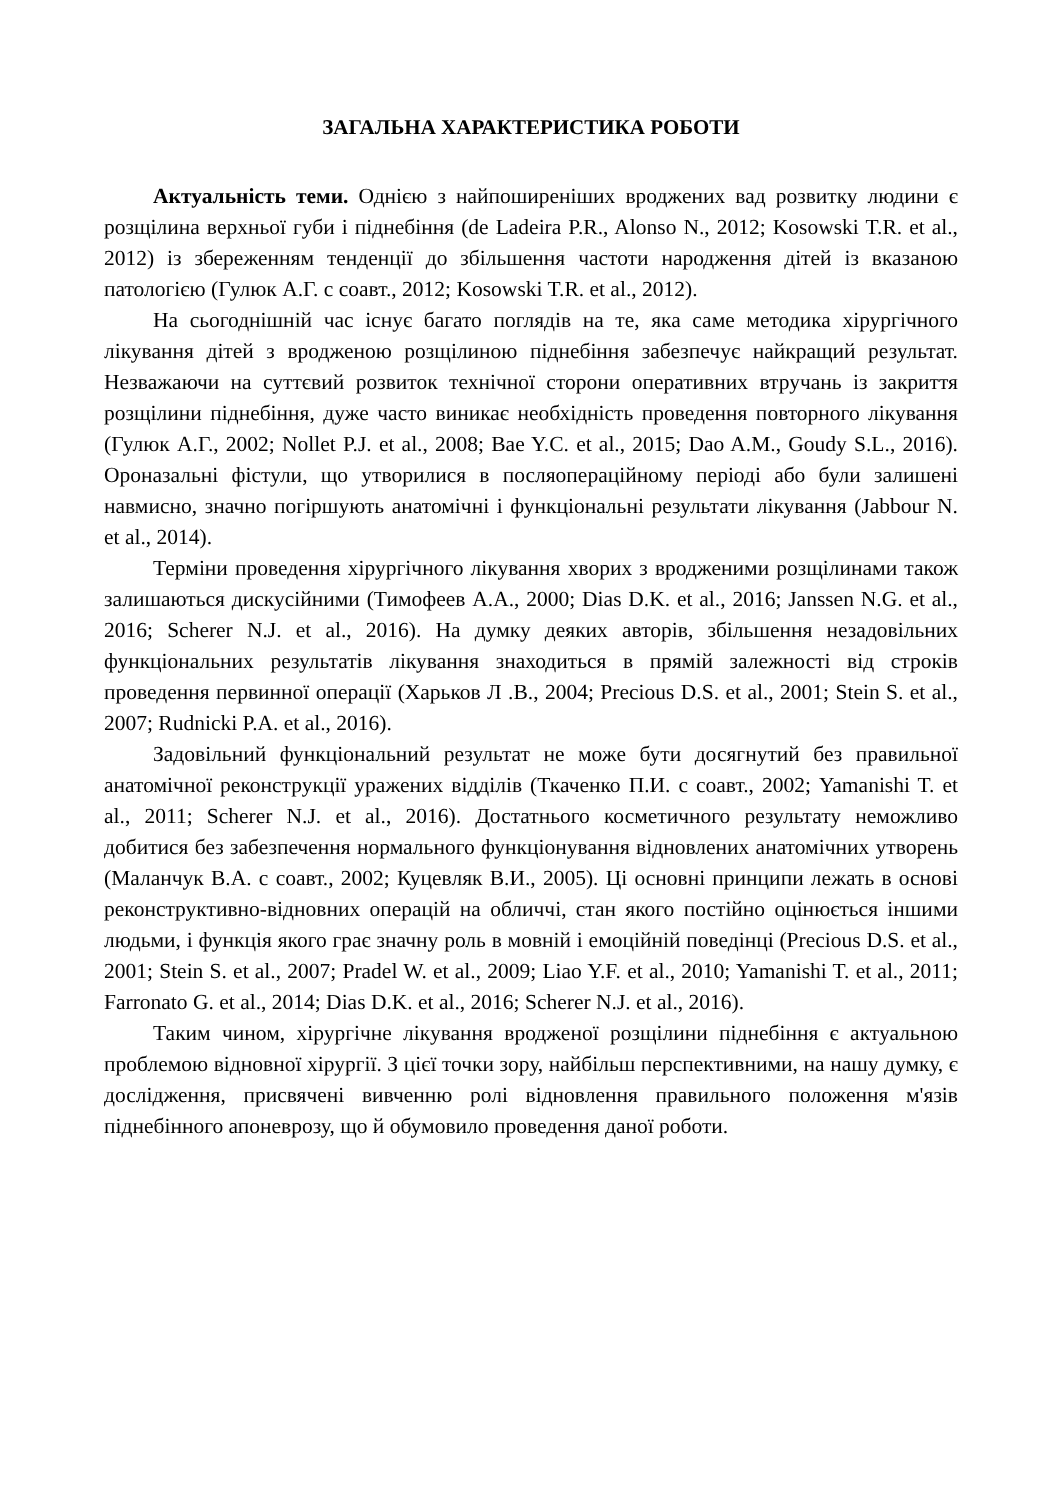ЗАГАЛЬНА ХАРАКТЕРИСТИКА РОБОТИ
Актуальність теми. Однією з найпоширеніших вроджених вад розвитку людини є розщілина верхньої губи і піднебіння (de Ladeira P.R., Alonso N., 2012; Kosowski T.R. et al., 2012) із збереженням тенденції до збільшення частоти народження дітей із вказаною патологією (Гулюк А.Г. с соавт., 2012; Kosowski T.R. et al., 2012).
На сьогоднішній час існує багато поглядів на те, яка саме методика хірургічного лікування дітей з вродженою розщілиною піднебіння забезпечує найкращий результат. Незважаючи на суттєвий розвиток технічної сторони оперативних втручань із закриття розщілини піднебіння, дуже часто виникає необхідність проведення повторного лікування (Гулюк А.Г., 2002; Nollet P.J. et al., 2008; Bae Y.C. et al., 2015; Dao A.M., Goudy S.L., 2016). Ороназальні фістули, що утворилися в посляопераційному періоді або були залишені навмисно, значно погіршують анатомічні і функціональні результати лікування (Jabbour N. et al., 2014).
Терміни проведення хірургічного лікування хворих з вродженими розщілинами також залишаються дискусійними (Тимофеев А.А., 2000; Dias D.K. et al., 2016; Janssen N.G. et al., 2016; Scherer N.J. et al., 2016). На думку деяких авторів, збільшення незадовільних функціональних результатів лікування знаходиться в прямій залежності від строків проведення первинної операції (Харьков Л .В., 2004; Precious D.S. et al., 2001; Stein S. et al., 2007; Rudnicki P.A. et al., 2016).
Задовільний функціональний результат не може бути досягнутий без правильної анатомічної реконструкції уражених відділів (Ткаченко П.И. с соавт., 2002; Yamanishi T. et al., 2011; Scherer N.J. et al., 2016). Достатнього косметичного результату неможливо добитися без забезпечення нормального функціонування відновлених анатомічних утворень (Маланчук В.А. с соавт., 2002; Куцевляк В.И., 2005). Ці основні принципи лежать в основі реконструктивно-відновних операцій на обличчі, стан якого постійно оцінюється іншими людьми, і функція якого грає значну роль в мовній і емоційній поведінці (Precious D.S. et al., 2001; Stein S. et al., 2007; Pradel W. et al., 2009; Liao Y.F. et al., 2010; Yamanishi T. et al., 2011; Farronato G. et al., 2014; Dias D.K. et al., 2016; Scherer N.J. et al., 2016).
Таким чином, хірургічне лікування вродженої розщілини піднебіння є актуальною проблемою відновної хірургії. З цієї точки зору, найбільш перспективними, на нашу думку, є дослідження, присвячені вивченню ролі відновлення правильного положення м'язів піднебінного апоневрозу, що й обумовило проведення даної роботи.